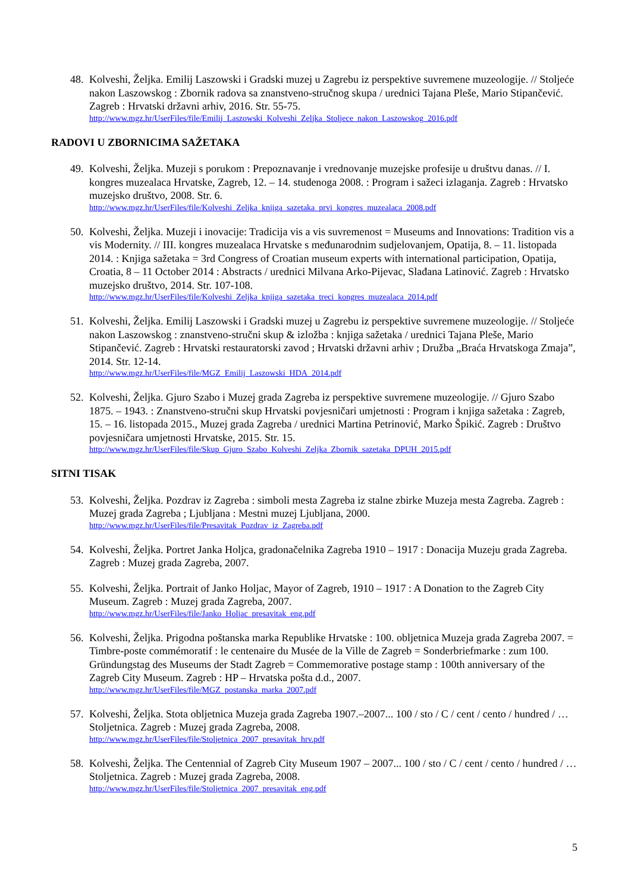48.
Kolveshi, Željka. Emilij Laszowski i Gradski muzej u Zagrebu iz perspektive suvremene muzeologije. // Stoljeće nakon Laszowskog : Zbornik radova sa znanstveno-stručnog skupa / urednici Tajana Pleše, Mario Stipančević. Zagreb : Hrvatski državni arhiv, 2016. Str. 55-75.
http://www.mgz.hr/UserFiles/file/Emilij_Laszowski_Kolveshi_Zeljka_Stoljece_nakon_Laszowskog_2016.pdf
RADOVI U ZBORNICIMA SAŽETAKA
49.
Kolveshi, Željka. Muzeji s porukom : Prepoznavanje i vrednovanje muzejske profesije u društvu danas. // I. kongres muzealaca Hrvatske, Zagreb, 12. – 14. studenoga 2008. : Program i sažeci izlaganja. Zagreb : Hrvatsko muzejsko društvo, 2008. Str. 6.
http://www.mgz.hr/UserFiles/file/Kolveshi_Zeljka_knjiga_sazetaka_prvi_kongres_muzealaca_2008.pdf
50.
Kolveshi, Željka. Muzeji i inovacije: Tradicija vis a vis suvremenost = Museums and Innovations: Tradition vis a vis Modernity. // III. kongres muzealaca Hrvatske s međunarodnim sudjelovanjem, Opatija, 8. – 11. listopada 2014. : Knjiga sažetaka = 3rd Congress of Croatian museum experts with international participation, Opatija, Croatia, 8 – 11 October 2014 : Abstracts / urednici Milvana Arko-Pijevac, Slađana Latinović. Zagreb : Hrvatsko muzejsko društvo, 2014. Str. 107-108.
http://www.mgz.hr/UserFiles/file/Kolveshi_Zeljka_knjiga_sazetaka_treci_kongres_muzealaca_2014.pdf
51.
Kolveshi, Željka. Emilij Laszowski i Gradski muzej u Zagrebu iz perspektive suvremene muzeologije. // Stoljeće nakon Laszowskog : znanstveno-stručni skup & izložba : knjiga sažetaka / urednici Tajana Pleše, Mario Stipančević. Zagreb : Hrvatski restauratorski zavod ; Hrvatski državni arhiv ; Družba „Braća Hrvatskoga Zmaja”, 2014. Str. 12-14.
http://www.mgz.hr/UserFiles/file/MGZ_Emilij_Laszowski_HDA_2014.pdf
52.
Kolveshi, Željka. Gjuro Szabo i Muzej grada Zagreba iz perspektive suvremene muzeologije. // Gjuro Szabo 1875. – 1943. : Znanstveno-stručni skup Hrvatski povjesničari umjetnosti : Program i knjiga sažetaka : Zagreb, 15. – 16. listopada 2015., Muzej grada Zagreba / urednici Martina Petrinović, Marko Špikić. Zagreb : Društvo povjesničara umjetnosti Hrvatske, 2015. Str. 15.
http://www.mgz.hr/UserFiles/file/Skup_Gjuro_Szabo_Kolveshi_Zeljka_Zbornik_sazetaka_DPUH_2015.pdf
SITNI TISAK
53.
Kolveshi, Željka. Pozdrav iz Zagreba : simboli mesta Zagreba iz stalne zbirke Muzeja mesta Zagreba. Zagreb : Muzej grada Zagreba ; Ljubljana : Mestni muzej Ljubljana, 2000.
http://www.mgz.hr/UserFiles/file/Presavitak_Pozdrav_iz_Zagreba.pdf
54.
Kolveshi, Željka. Portret Janka Holjca, gradonačelnika Zagreba 1910 – 1917 : Donacija Muzeju grada Zagreba. Zagreb : Muzej grada Zagreba, 2007.
55.
Kolveshi, Željka. Portrait of Janko Holjac, Mayor of Zagreb, 1910 – 1917 : A Donation to the Zagreb City Museum. Zagreb : Muzej grada Zagreba, 2007.
http://www.mgz.hr/UserFiles/file/Janko_Holjac_presavitak_eng.pdf
56.
Kolveshi, Željka. Prigodna poštanska marka Republike Hrvatske : 100. obljetnica Muzeja grada Zagreba 2007. = Timbre-poste commémoratif : le centenaire du Musée de la Ville de Zagreb = Sonderbriefmarke : zum 100. Gründungstag des Museums der Stadt Zagreb = Commemorative postage stamp : 100th anniversary of the Zagreb City Museum. Zagreb : HP – Hrvatska pošta d.d., 2007.
http://www.mgz.hr/UserFiles/file/MGZ_postanska_marka_2007.pdf
57.
Kolveshi, Željka. Stota obljetnica Muzeja grada Zagreba 1907.–2007... 100 / sto / C / cent / cento / hundred / … Stoljetnica. Zagreb : Muzej grada Zagreba, 2008.
http://www.mgz.hr/UserFiles/file/Stoljetnica_2007_presavitak_hrv.pdf
58.
Kolveshi, Željka. The Centennial of Zagreb City Museum 1907 – 2007... 100 / sto / C / cent / cento / hundred / … Stoljetnica. Zagreb : Muzej grada Zagreba, 2008.
http://www.mgz.hr/UserFiles/file/Stoljetnica_2007_presavitak_eng.pdf
5